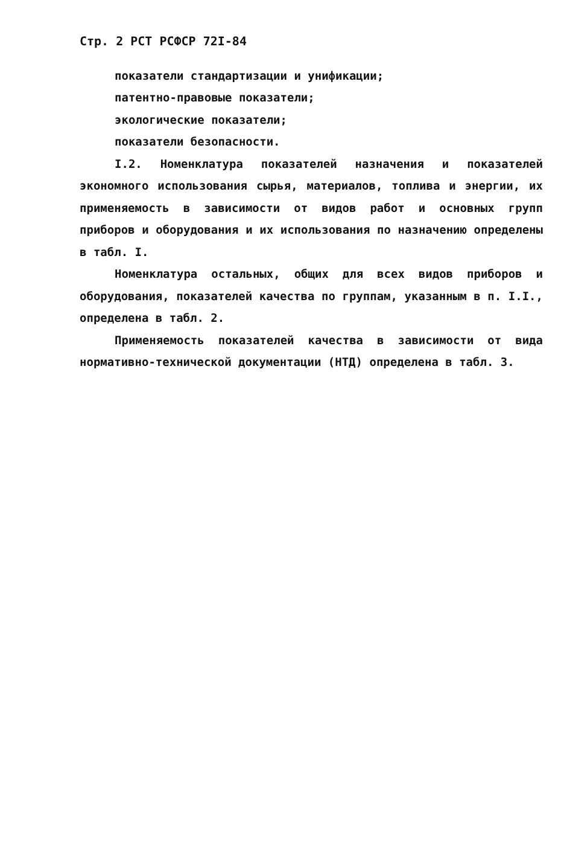Стр. 2 РСТ РСФСР 72I-84
показатели стандартизации и унификации;
патентно-правовые показатели;
экологические показатели;
показатели безопасности.
I.2. Номенклатура показателей назначения и показателей экономного использования сырья, материалов, топлива и энергии, их применяемость в зависимости от видов работ и основных групп приборов и оборудования и их использования по назначению определены в табл. I.
Номенклатура остальных, общих для всех видов приборов и оборудования, показателей качества по группам, указанным в п. I.I., определена в табл. 2.
Применяемость показателей качества в зависимости от вида нормативно-технической документации (НТД) определена в табл. 3.